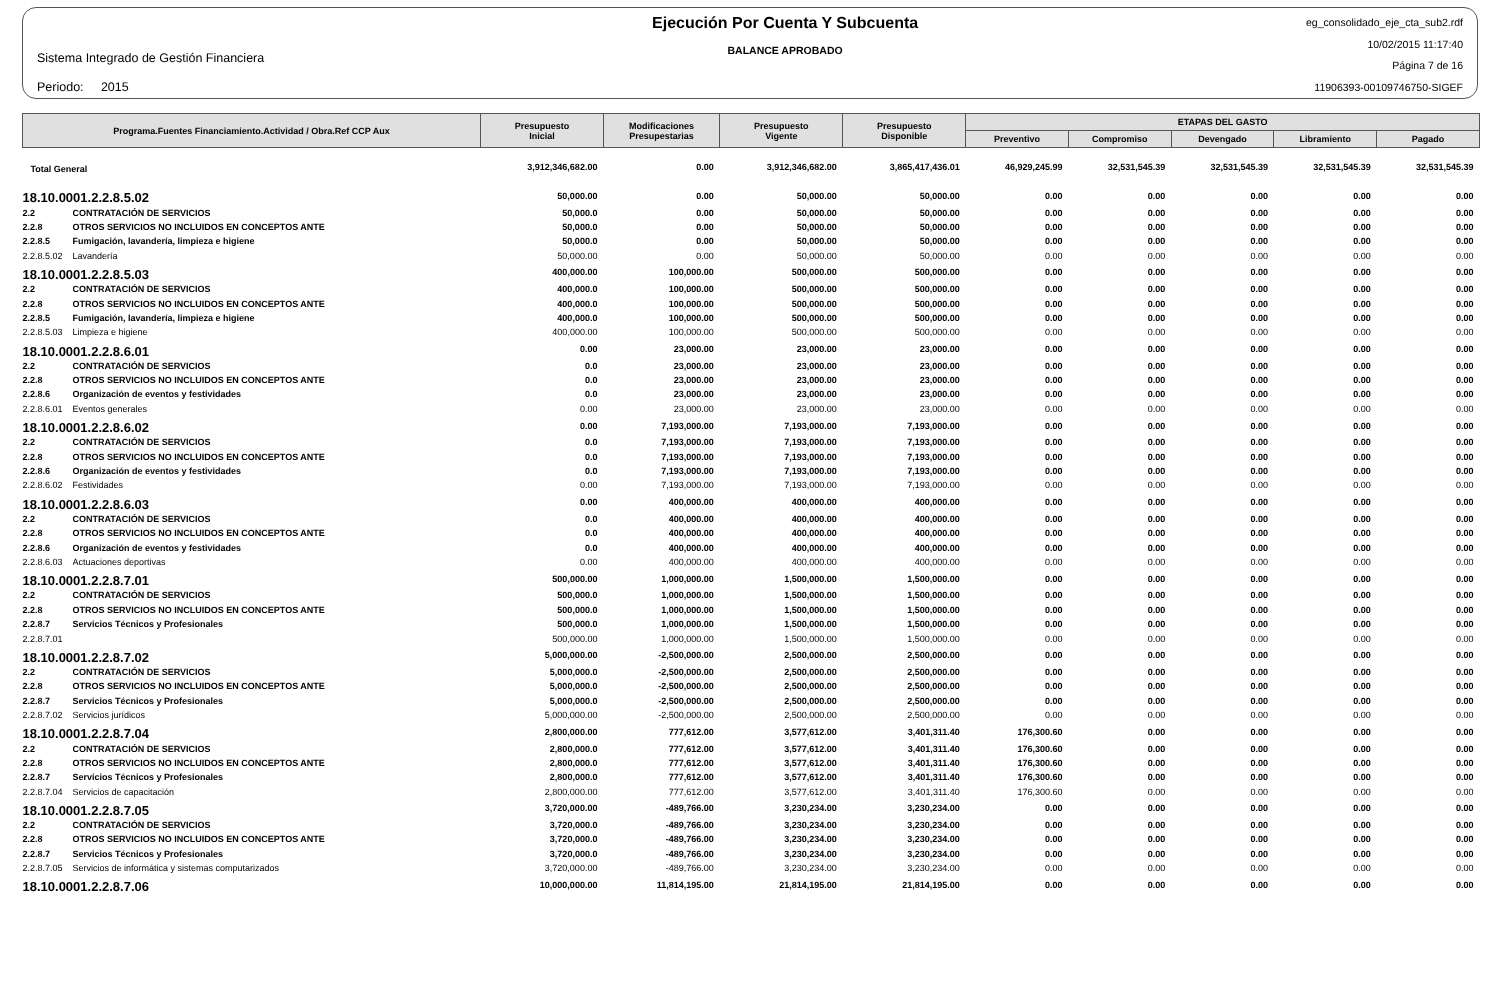Sistema Integrado de Gestión Financiera
Periodo: 2015
Ejecución Por Cuenta Y Subcuenta
BALANCE APROBADO
eg_consolidado_eje_cta_sub2.rdf
10/02/2015 11:17:40
Página 7 de 16
11906393-00109746750-SIGEF
| Programa.Fuentes Financiamiento.Actividad / Obra.Ref CCP Aux | | Presupuesto Inicial | Modificaciones Presupestarias | Presupuesto Vigente | Presupuesto Disponible | ETAPAS DEL GASTO | | | | |
| --- | --- | --- | --- | --- | --- | --- | --- | --- | --- | --- |
| | | | | | | Preventivo | Compromiso | Devengado | Libramiento | Pagado |
| Total General | | 3,912,346,682.00 | 0.00 | 3,912,346,682.00 | 3,865,417,436.01 | 46,929,245.99 | 32,531,545.39 | 32,531,545.39 | 32,531,545.39 | 32,531,545.39 |
| 18.10.0001.2.2.8.5.02 | | 50,000.00 | 0.00 | 50,000.00 | 50,000.00 | 0.00 | 0.00 | 0.00 | 0.00 | 0.00 |
| 2.2 | CONTRATACIÓN DE SERVICIOS | 50,000.0 | 0.00 | 50,000.00 | 50,000.00 | 0.00 | 0.00 | 0.00 | 0.00 | 0.00 |
| 2.2.8 | OTROS SERVICIOS NO INCLUIDOS EN CONCEPTOS ANTE | 50,000.0 | 0.00 | 50,000.00 | 50,000.00 | 0.00 | 0.00 | 0.00 | 0.00 | 0.00 |
| 2.2.8.5 | Fumigación, lavandería, limpieza e higiene | 50,000.0 | 0.00 | 50,000.00 | 50,000.00 | 0.00 | 0.00 | 0.00 | 0.00 | 0.00 |
| 2.2.8.5.02 | Lavandería | 50,000.00 | 0.00 | 50,000.00 | 50,000.00 | 0.00 | 0.00 | 0.00 | 0.00 | 0.00 |
| 18.10.0001.2.2.8.5.03 | | 400,000.00 | 100,000.00 | 500,000.00 | 500,000.00 | 0.00 | 0.00 | 0.00 | 0.00 | 0.00 |
| 2.2 | CONTRATACIÓN DE SERVICIOS | 400,000.0 | 100,000.00 | 500,000.00 | 500,000.00 | 0.00 | 0.00 | 0.00 | 0.00 | 0.00 |
| 2.2.8 | OTROS SERVICIOS NO INCLUIDOS EN CONCEPTOS ANTE | 400,000.0 | 100,000.00 | 500,000.00 | 500,000.00 | 0.00 | 0.00 | 0.00 | 0.00 | 0.00 |
| 2.2.8.5 | Fumigación, lavandería, limpieza e higiene | 400,000.0 | 100,000.00 | 500,000.00 | 500,000.00 | 0.00 | 0.00 | 0.00 | 0.00 | 0.00 |
| 2.2.8.5.03 | Limpieza e higiene | 400,000.00 | 100,000.00 | 500,000.00 | 500,000.00 | 0.00 | 0.00 | 0.00 | 0.00 | 0.00 |
| 18.10.0001.2.2.8.6.01 | | 0.00 | 23,000.00 | 23,000.00 | 23,000.00 | 0.00 | 0.00 | 0.00 | 0.00 | 0.00 |
| 2.2 | CONTRATACIÓN DE SERVICIOS | 0.0 | 23,000.00 | 23,000.00 | 23,000.00 | 0.00 | 0.00 | 0.00 | 0.00 | 0.00 |
| 2.2.8 | OTROS SERVICIOS NO INCLUIDOS EN CONCEPTOS ANTE | 0.0 | 23,000.00 | 23,000.00 | 23,000.00 | 0.00 | 0.00 | 0.00 | 0.00 | 0.00 |
| 2.2.8.6 | Organización de eventos y festividades | 0.0 | 23,000.00 | 23,000.00 | 23,000.00 | 0.00 | 0.00 | 0.00 | 0.00 | 0.00 |
| 2.2.8.6.01 | Eventos generales | 0.00 | 23,000.00 | 23,000.00 | 23,000.00 | 0.00 | 0.00 | 0.00 | 0.00 | 0.00 |
| 18.10.0001.2.2.8.6.02 | | 0.00 | 7,193,000.00 | 7,193,000.00 | 7,193,000.00 | 0.00 | 0.00 | 0.00 | 0.00 | 0.00 |
| 2.2 | CONTRATACIÓN DE SERVICIOS | 0.0 | 7,193,000.00 | 7,193,000.00 | 7,193,000.00 | 0.00 | 0.00 | 0.00 | 0.00 | 0.00 |
| 2.2.8 | OTROS SERVICIOS NO INCLUIDOS EN CONCEPTOS ANTE | 0.0 | 7,193,000.00 | 7,193,000.00 | 7,193,000.00 | 0.00 | 0.00 | 0.00 | 0.00 | 0.00 |
| 2.2.8.6 | Organización de eventos y festividades | 0.0 | 7,193,000.00 | 7,193,000.00 | 7,193,000.00 | 0.00 | 0.00 | 0.00 | 0.00 | 0.00 |
| 2.2.8.6.02 | Festividades | 0.00 | 7,193,000.00 | 7,193,000.00 | 7,193,000.00 | 0.00 | 0.00 | 0.00 | 0.00 | 0.00 |
| 18.10.0001.2.2.8.6.03 | | 0.00 | 400,000.00 | 400,000.00 | 400,000.00 | 0.00 | 0.00 | 0.00 | 0.00 | 0.00 |
| 2.2 | CONTRATACIÓN DE SERVICIOS | 0.0 | 400,000.00 | 400,000.00 | 400,000.00 | 0.00 | 0.00 | 0.00 | 0.00 | 0.00 |
| 2.2.8 | OTROS SERVICIOS NO INCLUIDOS EN CONCEPTOS ANTE | 0.0 | 400,000.00 | 400,000.00 | 400,000.00 | 0.00 | 0.00 | 0.00 | 0.00 | 0.00 |
| 2.2.8.6 | Organización de eventos y festividades | 0.0 | 400,000.00 | 400,000.00 | 400,000.00 | 0.00 | 0.00 | 0.00 | 0.00 | 0.00 |
| 2.2.8.6.03 | Actuaciones deportivas | 0.00 | 400,000.00 | 400,000.00 | 400,000.00 | 0.00 | 0.00 | 0.00 | 0.00 | 0.00 |
| 18.10.0001.2.2.8.7.01 | | 500,000.00 | 1,000,000.00 | 1,500,000.00 | 1,500,000.00 | 0.00 | 0.00 | 0.00 | 0.00 | 0.00 |
| 2.2 | CONTRATACIÓN DE SERVICIOS | 500,000.0 | 1,000,000.00 | 1,500,000.00 | 1,500,000.00 | 0.00 | 0.00 | 0.00 | 0.00 | 0.00 |
| 2.2.8 | OTROS SERVICIOS NO INCLUIDOS EN CONCEPTOS ANTE | 500,000.0 | 1,000,000.00 | 1,500,000.00 | 1,500,000.00 | 0.00 | 0.00 | 0.00 | 0.00 | 0.00 |
| 2.2.8.7 | Servicios Técnicos y Profesionales | 500,000.0 | 1,000,000.00 | 1,500,000.00 | 1,500,000.00 | 0.00 | 0.00 | 0.00 | 0.00 | 0.00 |
| 2.2.8.7.01 | | 500,000.00 | 1,000,000.00 | 1,500,000.00 | 1,500,000.00 | 0.00 | 0.00 | 0.00 | 0.00 | 0.00 |
| 18.10.0001.2.2.8.7.02 | | 5,000,000.00 | -2,500,000.00 | 2,500,000.00 | 2,500,000.00 | 0.00 | 0.00 | 0.00 | 0.00 | 0.00 |
| 2.2 | CONTRATACIÓN DE SERVICIOS | 5,000,000.0 | -2,500,000.00 | 2,500,000.00 | 2,500,000.00 | 0.00 | 0.00 | 0.00 | 0.00 | 0.00 |
| 2.2.8 | OTROS SERVICIOS NO INCLUIDOS EN CONCEPTOS ANTE | 5,000,000.0 | -2,500,000.00 | 2,500,000.00 | 2,500,000.00 | 0.00 | 0.00 | 0.00 | 0.00 | 0.00 |
| 2.2.8.7 | Servicios Técnicos y Profesionales | 5,000,000.0 | -2,500,000.00 | 2,500,000.00 | 2,500,000.00 | 0.00 | 0.00 | 0.00 | 0.00 | 0.00 |
| 2.2.8.7.02 | Servicios jurídicos | 5,000,000.00 | -2,500,000.00 | 2,500,000.00 | 2,500,000.00 | 0.00 | 0.00 | 0.00 | 0.00 | 0.00 |
| 18.10.0001.2.2.8.7.04 | | 2,800,000.00 | 777,612.00 | 3,577,612.00 | 3,401,311.40 | 176,300.60 | 0.00 | 0.00 | 0.00 | 0.00 |
| 2.2 | CONTRATACIÓN DE SERVICIOS | 2,800,000.0 | 777,612.00 | 3,577,612.00 | 3,401,311.40 | 176,300.60 | 0.00 | 0.00 | 0.00 | 0.00 |
| 2.2.8 | OTROS SERVICIOS NO INCLUIDOS EN CONCEPTOS ANTE | 2,800,000.0 | 777,612.00 | 3,577,612.00 | 3,401,311.40 | 176,300.60 | 0.00 | 0.00 | 0.00 | 0.00 |
| 2.2.8.7 | Servicios Técnicos y Profesionales | 2,800,000.0 | 777,612.00 | 3,577,612.00 | 3,401,311.40 | 176,300.60 | 0.00 | 0.00 | 0.00 | 0.00 |
| 2.2.8.7.04 | Servicios de capacitación | 2,800,000.00 | 777,612.00 | 3,577,612.00 | 3,401,311.40 | 176,300.60 | 0.00 | 0.00 | 0.00 | 0.00 |
| 18.10.0001.2.2.8.7.05 | | 3,720,000.00 | -489,766.00 | 3,230,234.00 | 3,230,234.00 | 0.00 | 0.00 | 0.00 | 0.00 | 0.00 |
| 2.2 | CONTRATACIÓN DE SERVICIOS | 3,720,000.0 | -489,766.00 | 3,230,234.00 | 3,230,234.00 | 0.00 | 0.00 | 0.00 | 0.00 | 0.00 |
| 2.2.8 | OTROS SERVICIOS NO INCLUIDOS EN CONCEPTOS ANTE | 3,720,000.0 | -489,766.00 | 3,230,234.00 | 3,230,234.00 | 0.00 | 0.00 | 0.00 | 0.00 | 0.00 |
| 2.2.8.7 | Servicios Técnicos y Profesionales | 3,720,000.0 | -489,766.00 | 3,230,234.00 | 3,230,234.00 | 0.00 | 0.00 | 0.00 | 0.00 | 0.00 |
| 2.2.8.7.05 | Servicios de informática y sistemas computarizados | 3,720,000.00 | -489,766.00 | 3,230,234.00 | 3,230,234.00 | 0.00 | 0.00 | 0.00 | 0.00 | 0.00 |
| 18.10.0001.2.2.8.7.06 | | 10,000,000.00 | 11,814,195.00 | 21,814,195.00 | 21,814,195.00 | 0.00 | 0.00 | 0.00 | 0.00 | 0.00 |